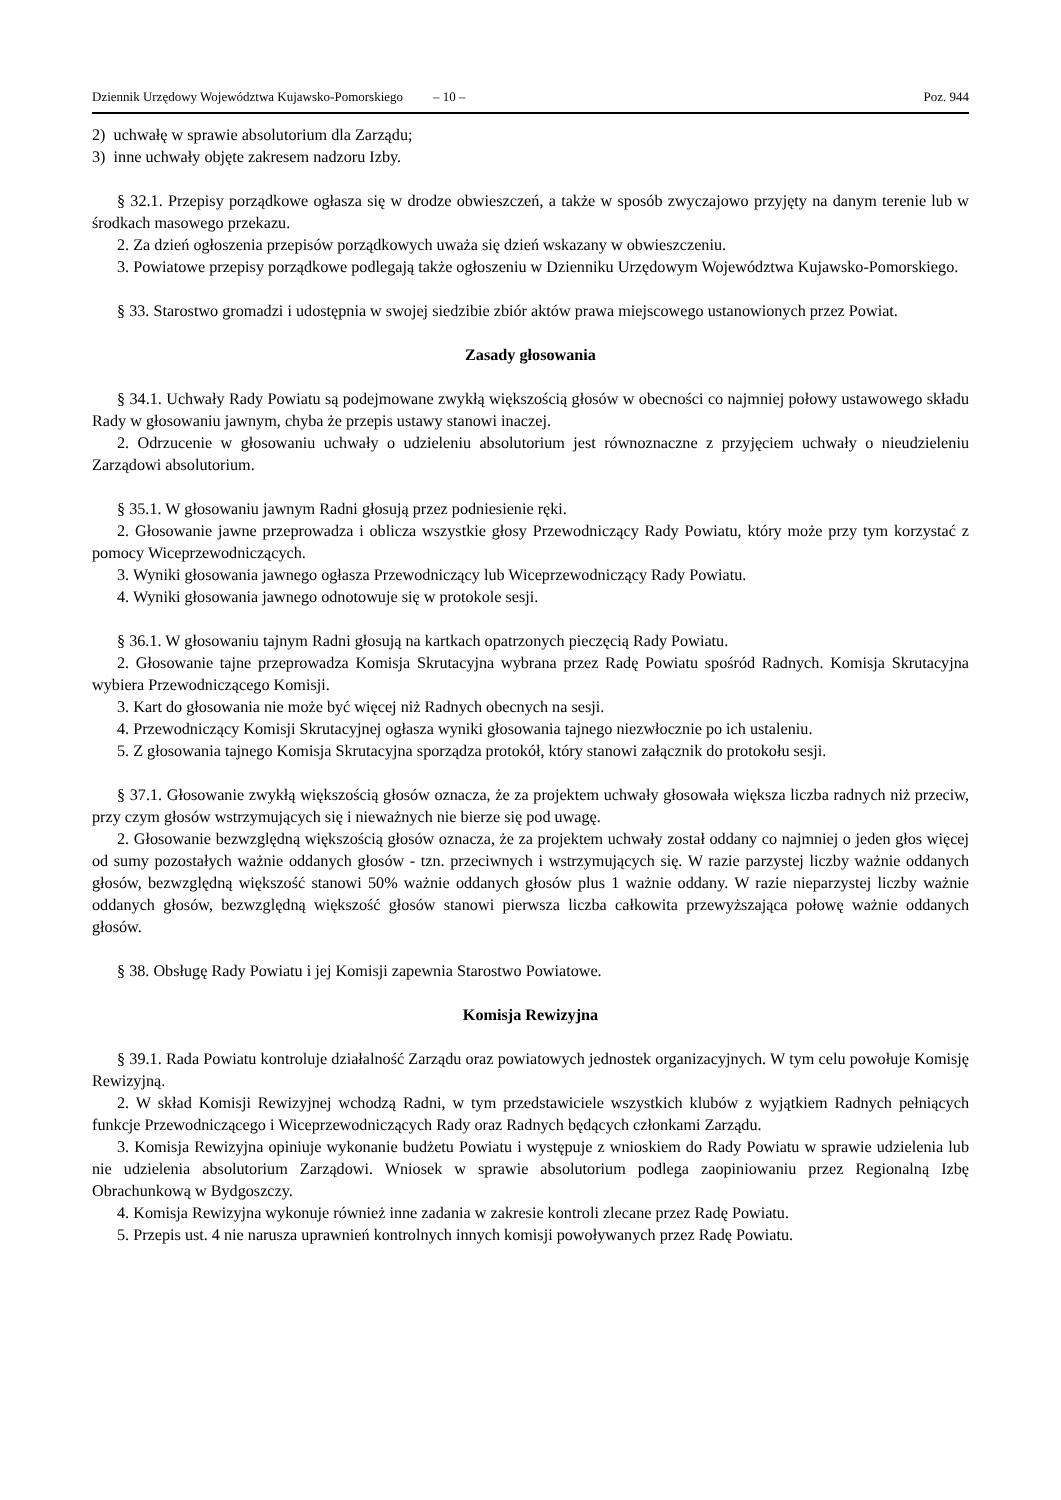Dziennik Urzędowy Województwa Kujawsko-Pomorskiego – 10 – Poz. 944
2) uchwałę w sprawie absolutorium dla Zarządu;
3) inne uchwały objęte zakresem nadzoru Izby.
§ 32.1. Przepisy porządkowe ogłasza się w drodze obwieszczeń, a także w sposób zwyczajowo przyjęty na danym terenie lub w środkach masowego przekazu.
2. Za dzień ogłoszenia przepisów porządkowych uważa się dzień wskazany w obwieszczeniu.
3. Powiatowe przepisy porządkowe podlegają także ogłoszeniu w Dzienniku Urzędowym Województwa Kujawsko-Pomorskiego.
§ 33. Starostwo gromadzi i udostępnia w swojej siedzibie zbiór aktów prawa miejscowego ustanowionych przez Powiat.
Zasady głosowania
§ 34.1. Uchwały Rady Powiatu są podejmowane zwykłą większością głosów w obecności co najmniej połowy ustawowego składu Rady w głosowaniu jawnym, chyba że przepis ustawy stanowi inaczej.
2. Odrzucenie w głosowaniu uchwały o udzieleniu absolutorium jest równoznaczne z przyjęciem uchwały o nieudzieleniu Zarządowi absolutorium.
§ 35.1. W głosowaniu jawnym Radni głosują przez podniesienie ręki.
2. Głosowanie jawne przeprowadza i oblicza wszystkie głosy Przewodniczący Rady Powiatu, który może przy tym korzystać z pomocy Wiceprzewodniczących.
3. Wyniki głosowania jawnego ogłasza Przewodniczący lub Wiceprzewodniczący Rady Powiatu.
4. Wyniki głosowania jawnego odnotowuje się w protokole sesji.
§ 36.1. W głosowaniu tajnym Radni głosują na kartkach opatrzonych pieczęcią Rady Powiatu.
2. Głosowanie tajne przeprowadza Komisja Skrutacyjna wybrana przez Radę Powiatu spośród Radnych. Komisja Skrutacyjna wybiera Przewodniczącego Komisji.
3. Kart do głosowania nie może być więcej niż Radnych obecnych na sesji.
4. Przewodniczący Komisji Skrutacyjnej ogłasza wyniki głosowania tajnego niezwłocznie po ich ustaleniu.
5. Z głosowania tajnego Komisja Skrutacyjna sporządza protokół, który stanowi załącznik do protokołu sesji.
§ 37.1. Głosowanie zwykłą większością głosów oznacza, że za projektem uchwały głosowała większa liczba radnych niż przeciw, przy czym głosów wstrzymujących się i nieważnych nie bierze się pod uwagę.
2. Głosowanie bezwzględną większością głosów oznacza, że za projektem uchwały został oddany co najmniej o jeden głos więcej od sumy pozostałych ważnie oddanych głosów - tzn. przeciwnych i wstrzymujących się. W razie parzystej liczby ważnie oddanych głosów, bezwzględną większość stanowi 50% ważnie oddanych głosów plus 1 ważnie oddany. W razie nieparzystej liczby ważnie oddanych głosów, bezwzględną większość głosów stanowi pierwsza liczba całkowita przewyższająca połowę ważnie oddanych głosów.
§ 38. Obsługę Rady Powiatu i jej Komisji zapewnia Starostwo Powiatowe.
Komisja Rewizyjna
§ 39.1. Rada Powiatu kontroluje działalność Zarządu oraz powiatowych jednostek organizacyjnych. W tym celu powołuje Komisję Rewizyjną.
2. W skład Komisji Rewizyjnej wchodzą Radni, w tym przedstawiciele wszystkich klubów z wyjątkiem Radnych pełniących funkcje Przewodniczącego i Wiceprzewodniczących Rady oraz Radnych będących członkami Zarządu.
3. Komisja Rewizyjna opiniuje wykonanie budżetu Powiatu i występuje z wnioskiem do Rady Powiatu w sprawie udzielenia lub nie udzielenia absolutorium Zarządowi. Wniosek w sprawie absolutorium podlega zaopiniowaniu przez Regionalną Izbę Obrachunkową w Bydgoszczy.
4. Komisja Rewizyjna wykonuje również inne zadania w zakresie kontroli zlecane przez Radę Powiatu.
5. Przepis ust. 4 nie narusza uprawnień kontrolnych innych komisji powoływanych przez Radę Powiatu.